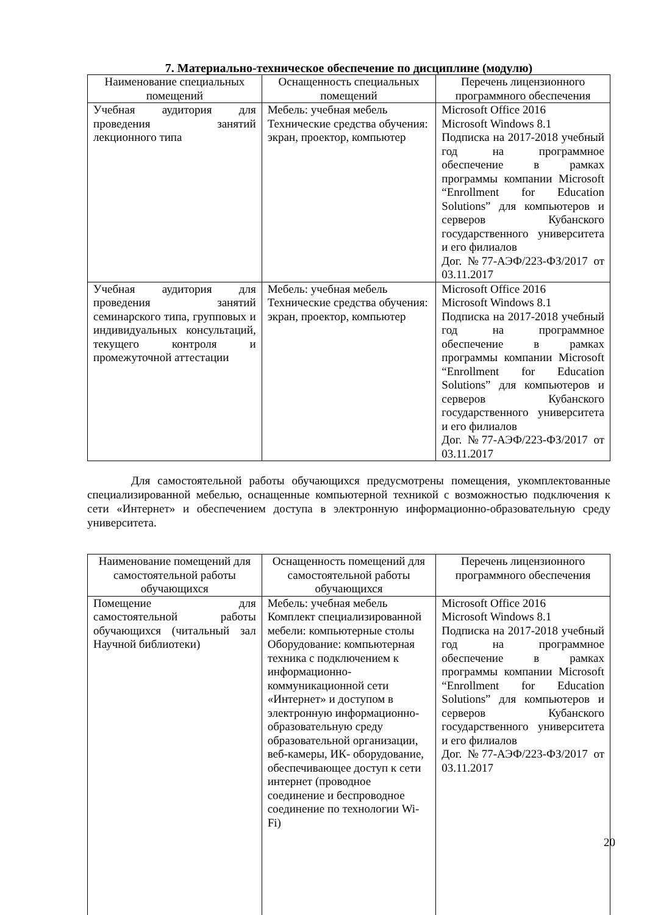7. Материально-техническое обеспечение по дисциплине (модулю)
| Наименование специальных помещений | Оснащенность специальных помещений | Перечень лицензионного программного обеспечения |
| --- | --- | --- |
| Учебная аудитория для проведения занятий лекционного типа | Мебель: учебная мебель Технические средства обучения: экран, проектор, компьютер | Microsoft Office 2016 Microsoft Windows 8.1 Подписка на 2017-2018 учебный год на программное обеспечение в рамках программы компании Microsoft “Enrollment for Education Solutions” для компьютеров и серверов Кубанского государственного университета и его филиалов Дог. №77-АЭФ/223-ФЗ/2017 от 03.11.2017 |
| Учебная аудитория для проведения занятий семинарского типа, групповых и индивидуальных консультаций, текущего контроля и промежуточной аттестации | Мебель: учебная мебель Технические средства обучения: экран, проектор, компьютер | Microsoft Office 2016 Microsoft Windows 8.1 Подписка на 2017-2018 учебный год на программное обеспечение в рамках программы компании Microsoft “Enrollment for Education Solutions” для компьютеров и серверов Кубанского государственного университета и его филиалов Дог. №77-АЭФ/223-ФЗ/2017 от 03.11.2017 |
Для самостоятельной работы обучающихся предусмотрены помещения, укомплектованные специализированной мебелью, оснащенные компьютерной техникой с возможностью подключения к сети «Интернет» и обеспечением доступа в электронную информационно-образовательную среду университета.
| Наименование помещений для самостоятельной работы обучающихся | Оснащенность помещений для самостоятельной работы обучающихся | Перечень лицензионного программного обеспечения |
| --- | --- | --- |
| Помещение для самостоятельной работы обучающихся (читальный зал Научной библиотеки) | Мебель: учебная мебель Комплект специализированной мебели: компьютерные столы Оборудование: компьютерная техника с подключением к информационно-коммуникационной сети «Интернет» и доступом в электронную информационно-образовательную среду образовательной организации, веб-камеры, ИК- оборудование, обеспечивающее доступ к сети интернет (проводное соединение и беспроводное соединение по технологии Wi-Fi) | Microsoft Office 2016 Microsoft Windows 8.1 Подписка на 2017-2018 учебный год на программное обеспечение в рамках программы компании Microsoft “Enrollment for Education Solutions” для компьютеров и серверов Кубанского государственного университета и его филиалов Дог. №77-АЭФ/223-ФЗ/2017 от 03.11.2017 |
20